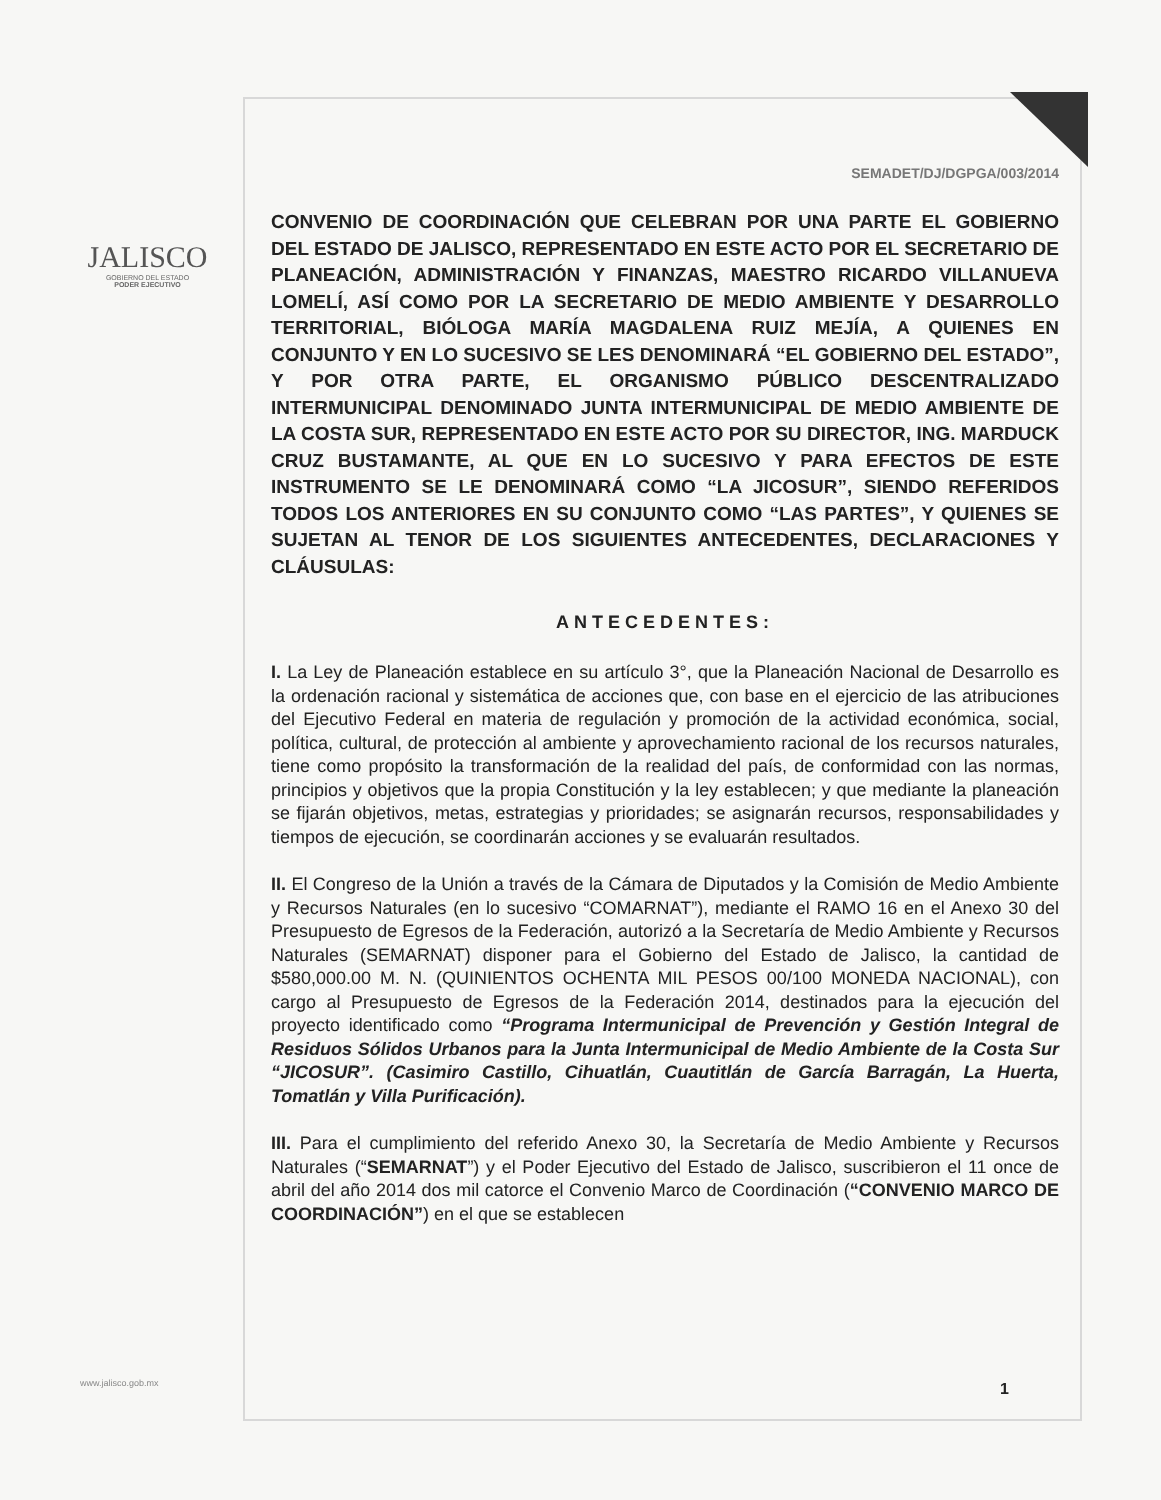JALISCO
GOBIERNO DEL ESTADO
PODER EJECUTIVO
SEMADET/DJ/DGPGA/003/2014
CONVENIO DE COORDINACIÓN QUE CELEBRAN POR UNA PARTE EL GOBIERNO DEL ESTADO DE JALISCO, REPRESENTADO EN ESTE ACTO POR EL SECRETARIO DE PLANEACIÓN, ADMINISTRACIÓN Y FINANZAS, MAESTRO RICARDO VILLANUEVA LOMELÍ, ASÍ COMO POR LA SECRETARIO DE MEDIO AMBIENTE Y DESARROLLO TERRITORIAL, BIÓLOGA MARÍA MAGDALENA RUIZ MEJÍA, A QUIENES EN CONJUNTO Y EN LO SUCESIVO SE LES DENOMINARÁ “EL GOBIERNO DEL ESTADO”, Y POR OTRA PARTE, EL ORGANISMO PÚBLICO DESCENTRALIZADO INTERMUNICIPAL DENOMINADO JUNTA INTERMUNICIPAL DE MEDIO AMBIENTE DE LA COSTA SUR, REPRESENTADO EN ESTE ACTO POR SU DIRECTOR, ING. MARDUCK CRUZ BUSTAMANTE, AL QUE EN LO SUCESIVO Y PARA EFECTOS DE ESTE INSTRUMENTO SE LE DENOMINARÁ COMO “LA JICOSUR”, SIENDO REFERIDOS TODOS LOS ANTERIORES EN SU CONJUNTO COMO “LAS PARTES”, Y QUIENES SE SUJETAN AL TENOR DE LOS SIGUIENTES ANTECEDENTES, DECLARACIONES Y CLÁUSULAS:
ANTECEDENTES:
I. La Ley de Planeación establece en su artículo 3°, que la Planeación Nacional de Desarrollo es la ordenación racional y sistemática de acciones que, con base en el ejercicio de las atribuciones del Ejecutivo Federal en materia de regulación y promoción de la actividad económica, social, política, cultural, de protección al ambiente y aprovechamiento racional de los recursos naturales, tiene como propósito la transformación de la realidad del país, de conformidad con las normas, principios y objetivos que la propia Constitución y la ley establecen; y que mediante la planeación se fijarán objetivos, metas, estrategias y prioridades; se asignarán recursos, responsabilidades y tiempos de ejecución, se coordinarán acciones y se evaluarán resultados.
II. El Congreso de la Unión a través de la Cámara de Diputados y la Comisión de Medio Ambiente y Recursos Naturales (en lo sucesivo “COMARNAT”), mediante el RAMO 16 en el Anexo 30 del Presupuesto de Egresos de la Federación, autorizó a la Secretaría de Medio Ambiente y Recursos Naturales (SEMARNAT) disponer para el Gobierno del Estado de Jalisco, la cantidad de $580,000.00 M. N. (QUINIENTOS OCHENTA MIL PESOS 00/100 MONEDA NACIONAL), con cargo al Presupuesto de Egresos de la Federación 2014, destinados para la ejecución del proyecto identificado como “Programa Intermunicipal de Prevención y Gestión Integral de Residuos Sólidos Urbanos para la Junta Intermunicipal de Medio Ambiente de la Costa Sur “JICOSUR”. (Casimiro Castillo, Cihuatlán, Cuautitlán de García Barragán, La Huerta, Tomatlán y Villa Purificación).
III. Para el cumplimiento del referido Anexo 30, la Secretaría de Medio Ambiente y Recursos Naturales (“SEMARNAT”) y el Poder Ejecutivo del Estado de Jalisco, suscribieron el 11 once de abril del año 2014 dos mil catorce el Convenio Marco de Coordinación (“CONVENIO MARCO DE COORDINACIÓN”) en el que se establecen
www.jalisco.gob.mx 1